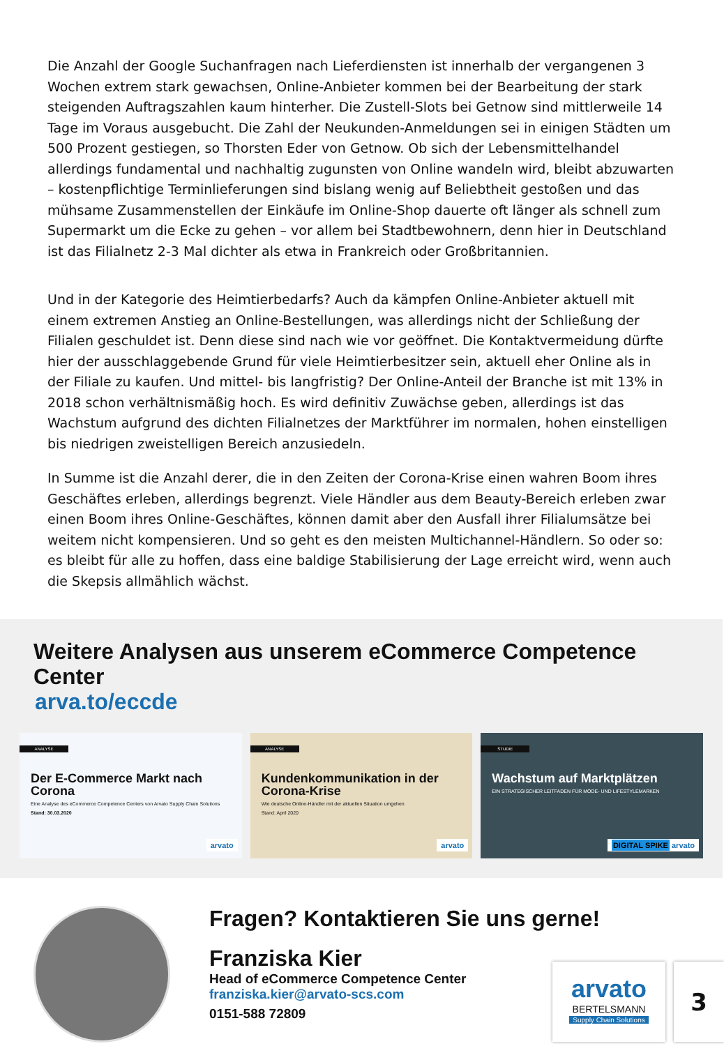Die Anzahl der Google Suchanfragen nach Lieferdiensten ist innerhalb der vergangenen 3 Wochen extrem stark gewachsen, Online-Anbieter kommen bei der Bearbeitung der stark steigenden Auftragszahlen kaum hinterher. Die Zustell-Slots bei Getnow sind mittlerweile 14 Tage im Voraus ausgebucht. Die Zahl der Neukunden-Anmeldungen sei in einigen Städten um 500 Prozent gestiegen, so Thorsten Eder von Getnow. Ob sich der Lebensmittelhandel allerdings fundamental und nachhaltig zugunsten von Online wandeln wird, bleibt abzuwarten – kostenpflichtige Terminlieferungen sind bislang wenig auf Beliebtheit gestoßen und das mühsame Zusammenstellen der Einkäufe im Online-Shop dauerte oft länger als schnell zum Supermarkt um die Ecke zu gehen – vor allem bei Stadtbewohnern, denn hier in Deutschland ist das Filialnetz 2-3 Mal dichter als etwa in Frankreich oder Großbritannien.
Und in der Kategorie des Heimtierbedarfs? Auch da kämpfen Online-Anbieter aktuell mit einem extremen Anstieg an Online-Bestellungen, was allerdings nicht der Schließung der Filialen geschuldet ist. Denn diese sind nach wie vor geöffnet. Die Kontaktvermeidung dürfte hier der ausschlaggebende Grund für viele Heimtierbesitzer sein, aktuell eher Online als in der Filiale zu kaufen. Und mittel- bis langfristig? Der Online-Anteil der Branche ist mit 13% in 2018 schon verhältnismäßig hoch. Es wird definitiv Zuwächse geben, allerdings ist das Wachstum aufgrund des dichten Filialnetzes der Marktführer im normalen, hohen einstelligen bis niedrigen zweistelligen Bereich anzusiedeln.
In Summe ist die Anzahl derer, die in den Zeiten der Corona-Krise einen wahren Boom ihres Geschäftes erleben, allerdings begrenzt. Viele Händler aus dem Beauty-Bereich erleben zwar einen Boom ihres Online-Geschäftes, können damit aber den Ausfall ihrer Filialumsätze bei weitem nicht kompensieren. Und so geht es den meisten Multichannel-Händlern. So oder so: es bleibt für alle zu hoffen, dass eine baldige Stabilisierung der Lage erreicht wird, wenn auch die Skepsis allmählich wächst.
Weitere Analysen aus unserem eCommerce Competence Center
arva.to/eccde
ANALYSE
Der E-Commerce Markt nach Corona
Eine Analyse des eCommerce Competence Centers von Arvato Supply Chain Solutions
Stand: 30.03.2020
arvato
ANALYSE
Kundenkommunikation in der Corona-Krise
Wie deutsche Online-Händler mit der aktuellen Situation umgehen
Stand: April 2020
arvato
STUDIE
Wachstum auf Marktplätzen
EIN STRATEGISCHER LEITFADEN FÜR MODE- UND LIFESTYLEMARKEN
DIGITAL SPIKE arvato
Fragen? Kontaktieren Sie uns gerne!
Franziska Kier
Head of eCommerce Competence Center
franziska.kier@arvato-scs.com
0151-588 72809
arvato
BERTELSMANN
Supply Chain Solutions
3